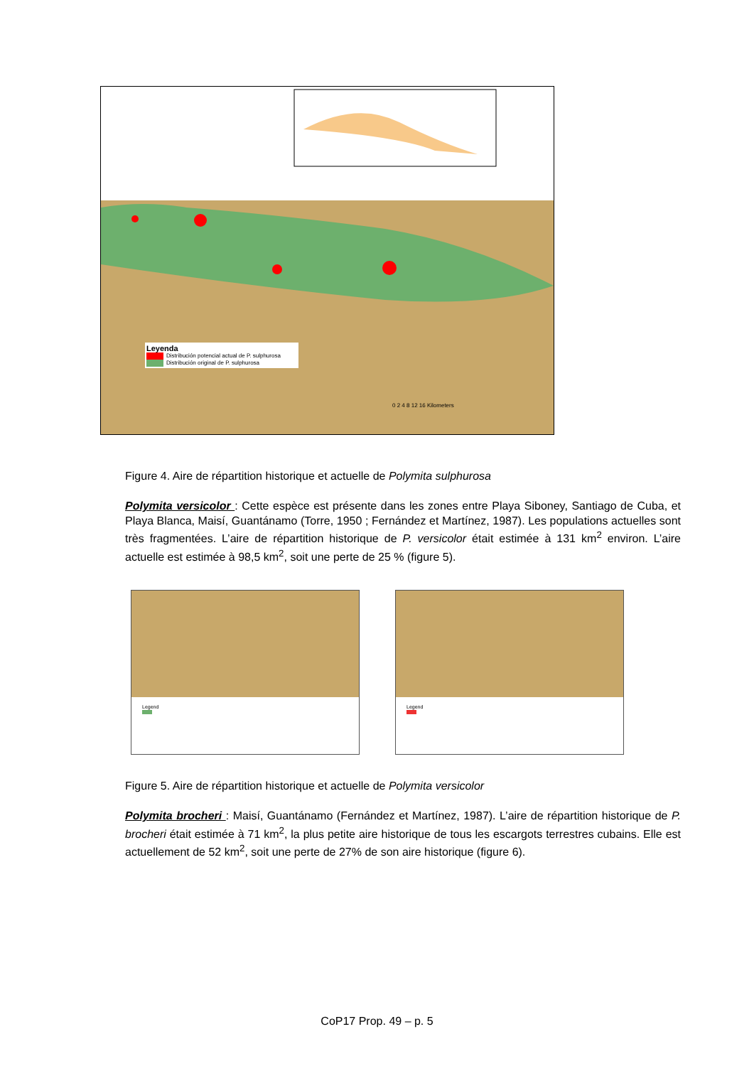Leyenda
Distribución potencial actual de P. sulphurosa
Distribución original de P. sulphurosa
0 2 4 8 12 16 Kilometers
Figure 4. Aire de répartition historique et actuelle de Polymita sulphurosa
Polymita versicolor : Cette espèce est présente dans les zones entre Playa Siboney, Santiago de Cuba, et Playa Blanca, Maisí, Guantánamo (Torre, 1950 ; Fernández et Martínez, 1987). Les populations actuelles sont très fragmentées. L’aire de répartition historique de P. versicolor était estimée à 131 km<sup>2</sup> environ. L’aire actuelle est estimée à 98,5 km<sup>2</sup>, soit une perte de 25 % (figure 5).
Legend
Legend
Figure 5. Aire de répartition historique et actuelle de Polymita versicolor
Polymita brocheri : Maisí, Guantánamo (Fernández et Martínez, 1987). L’aire de répartition historique de P. brocheri était estimée à 71 km<sup>2</sup>, la plus petite aire historique de tous les escargots terrestres cubains. Elle est actuellement de 52 km<sup>2</sup>, soit une perte de 27% de son aire historique (figure 6).
CoP17 Prop. 49 – p. 5